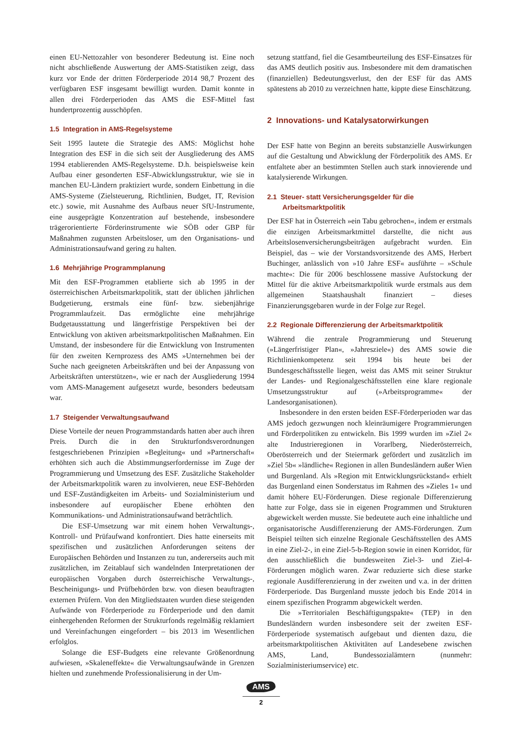einen EU-Nettozahler von besonderer Bedeutung ist. Eine noch nicht abschließende Auswertung der AMS-Statistiken zeigt, dass kurz vor Ende der dritten Förderperiode 2014 98,7 Prozent des verfügbaren ESF insgesamt bewilligt wurden. Damit konnte in allen drei Förderperioden das AMS die ESF-Mittel fast hundertprozentig ausschöpfen.
1.5 Integration in AMS-Regelsysteme
Seit 1995 lautete die Strategie des AMS: Möglichst hohe Integration des ESF in die sich seit der Ausgliederung des AMS 1994 etablierenden AMS-Regelsysteme. D.h. beispielsweise kein Aufbau einer gesonderten ESF-Abwicklungsstruktur, wie sie in manchen EU-Ländern praktiziert wurde, sondern Einbettung in die AMS-Systeme (Zielsteuerung, Richtlinien, Budget, IT, Revision etc.) sowie, mit Ausnahme des Aufbaus neuer SfU-Instrumente, eine ausgeprägte Konzentration auf bestehende, insbesondere trägerorientierte Förderinstrumente wie SÖB oder GBP für Maßnahmen zugunsten Arbeitsloser, um den Organisations- und Administrationsaufwand gering zu halten.
1.6 Mehrjährige Programmplanung
Mit den ESF-Programmen etablierte sich ab 1995 in der österreichischen Arbeitsmarktpolitik, statt der üblichen jährlichen Budgetierung, erstmals eine fünf- bzw. siebenjährige Programmlaufzeit. Das ermöglichte eine mehrjährige Budgetausstattung und längerfristige Perspektiven bei der Entwicklung von aktiven arbeitsmarktpolitischen Maßnahmen. Ein Umstand, der insbesondere für die Entwicklung von Instrumenten für den zweiten Kernprozess des AMS »Unternehmen bei der Suche nach geeigneten Arbeitskräften und bei der Anpassung von Arbeitskräften unterstützen«, wie er nach der Ausgliederung 1994 vom AMS-Management aufgesetzt wurde, besonders bedeutsam war.
1.7 Steigender Verwaltungsaufwand
Diese Vorteile der neuen Programmstandards hatten aber auch ihren Preis. Durch die in den Strukturfondsverordnungen festgeschriebenen Prinzipien »Begleitung« und »Partnerschaft« erhöhten sich auch die Abstimmungserfordernisse im Zuge der Programmierung und Umsetzung des ESF. Zusätzliche Stakeholder der Arbeitsmarktpolitik waren zu involvieren, neue ESF-Behörden und ESF-Zuständigkeiten im Arbeits- und Sozialministerium und insbesondere auf europäischer Ebene erhöhten den Kommunikations- und Administrationsaufwand beträchtlich.
Die ESF-Umsetzung war mit einem hohen Verwaltungs-, Kontroll- und Prüfaufwand konfrontiert. Dies hatte einerseits mit spezifischen und zusätzlichen Anforderungen seitens der Europäischen Behörden und Instanzen zu tun, andererseits auch mit zusätzlichen, im Zeitablauf sich wandelnden Interpretationen der europäischen Vorgaben durch österreichische Verwaltungs-, Bescheinigungs- und Prüfbehörden bzw. von diesen beauftragten externen Prüfern. Von den Mitgliedstaaten wurden diese steigenden Aufwände von Förderperiode zu Förderperiode und den damit einhergehenden Reformen der Strukturfonds regelmäßig reklamiert und Vereinfachungen eingefordert – bis 2013 im Wesentlichen erfolglos.
Solange die ESF-Budgets eine relevante Größenordnung aufwiesen, »Skaleneffekte« die Verwaltungsaufwände in Grenzen hielten und zunehmende Professionalisierung in der Um-
setzung stattfand, fiel die Gesamtbeurteilung des ESF-Einsatzes für das AMS deutlich positiv aus. Insbesondere mit dem dramatischen (finanziellen) Bedeutungsverlust, den der ESF für das AMS spätestens ab 2010 zu verzeichnen hatte, kippte diese Einschätzung.
2 Innovations- und Katalysatorwirkungen
Der ESF hatte von Beginn an bereits substanzielle Auswirkungen auf die Gestaltung und Abwicklung der Förderpolitik des AMS. Er entfaltete aber an bestimmten Stellen auch stark innovierende und katalysierende Wirkungen.
2.1 Steuer- statt Versicherungsgelder für die
Arbeitsmarktpolitik
Der ESF hat in Österreich »ein Tabu gebrochen«, indem er erstmals die einzigen Arbeitsmarktmittel darstellte, die nicht aus Arbeitslosenversicherungsbeiträgen aufgebracht wurden. Ein Beispiel, das – wie der Vorstandsvorsitzende des AMS, Herbert Buchinger, anlässlich von »10 Jahre ESF« ausführte – »Schule machte«: Die für 2006 beschlossene massive Aufstockung der Mittel für die aktive Arbeitsmarktpolitik wurde erstmals aus dem allgemeinen Staatshaushalt finanziert – dieses Finanzierungsgebaren wurde in der Folge zur Regel.
2.2 Regionale Differenzierung der Arbeitsmarktpolitik
Während die zentrale Programmierung und Steuerung (»Längerfristiger Plan«, »Jahresziele«) des AMS sowie die Richtlinienkompetenz seit 1994 bis heute bei der Bundesgeschäftsstelle liegen, weist das AMS mit seiner Struktur der Landes- und Regionalgeschäftsstellen eine klare regionale Umsetzungsstruktur auf (»Arbeitsprogramme« der Landesorganisationen).
Insbesondere in den ersten beiden ESF-Förderperioden war das AMS jedoch gezwungen noch kleinräumigere Programmierungen und Förderpolitiken zu entwickeln. Bis 1999 wurden im »Ziel 2« alte Industrieregionen in Vorarlberg, Niederösterreich, Oberösterreich und der Steiermark gefördert und zusätzlich im »Ziel 5b« »ländliche« Regionen in allen Bundesländern außer Wien und Burgenland. Als »Region mit Entwicklungsrückstand« erhielt das Burgenland einen Sonderstatus im Rahmen des »Zieles 1« und damit höhere EU-Förderungen. Diese regionale Differenzierung hatte zur Folge, dass sie in eigenen Programmen und Strukturen abgewickelt werden musste. Sie bedeutete auch eine inhaltliche und organisatorische Ausdifferenzierung der AMS-Förderungen. Zum Beispiel teilten sich einzelne Regionale Geschäftsstellen des AMS in eine Ziel-2-, in eine Ziel-5-b-Region sowie in einen Korridor, für den ausschließlich die bundesweiten Ziel-3- und Ziel-4-Förderungen möglich waren. Zwar reduzierte sich diese starke regionale Ausdifferenzierung in der zweiten und v.a. in der dritten Förderperiode. Das Burgenland musste jedoch bis Ende 2014 in einem spezifischen Programm abgewickelt werden.
Die »Territorialen Beschäftigungspakte« (TEP) in den Bundesländern wurden insbesondere seit der zweiten ESF-Förderperiode systematisch aufgebaut und dienten dazu, die arbeitsmarktpolitischen Aktivitäten auf Landesebene zwischen AMS, Land, Bundessozialämtern (nunmehr: Sozialministeriumservice) etc.
AMS
2